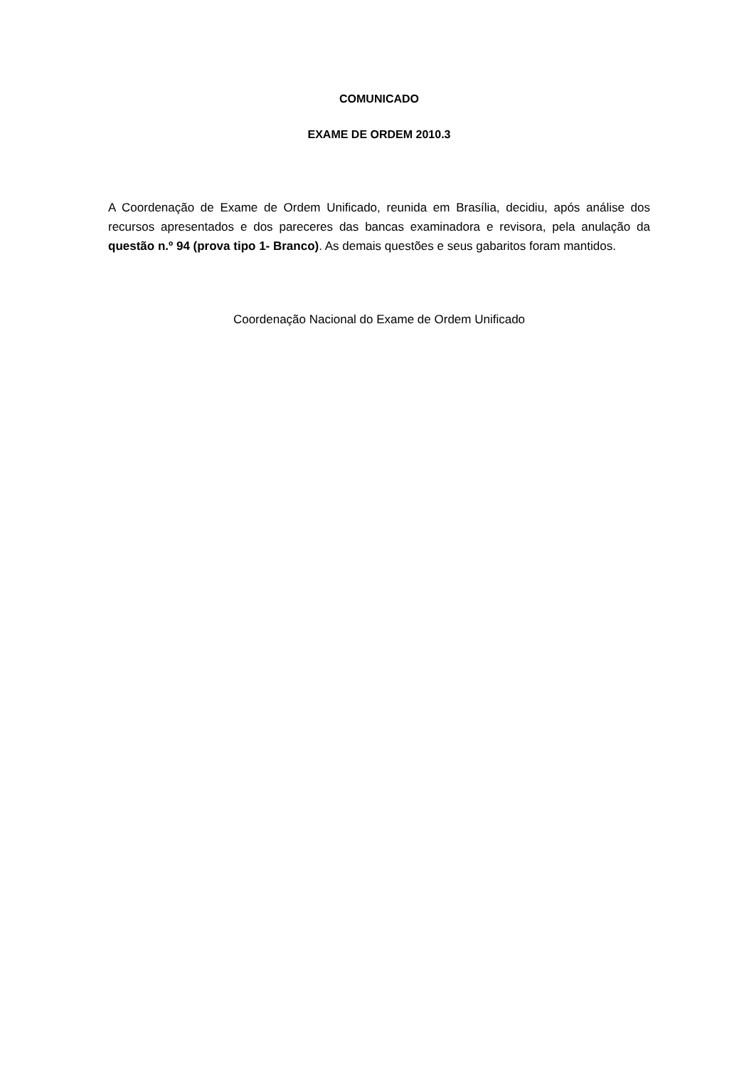COMUNICADO
EXAME DE ORDEM 2010.3
A Coordenação de Exame de Ordem Unificado, reunida em Brasília, decidiu, após análise dos recursos apresentados e dos pareceres das bancas examinadora e revisora, pela anulação da questão n.º 94 (prova tipo 1- Branco). As demais questões e seus gabaritos foram mantidos.
Coordenação Nacional do Exame de Ordem Unificado